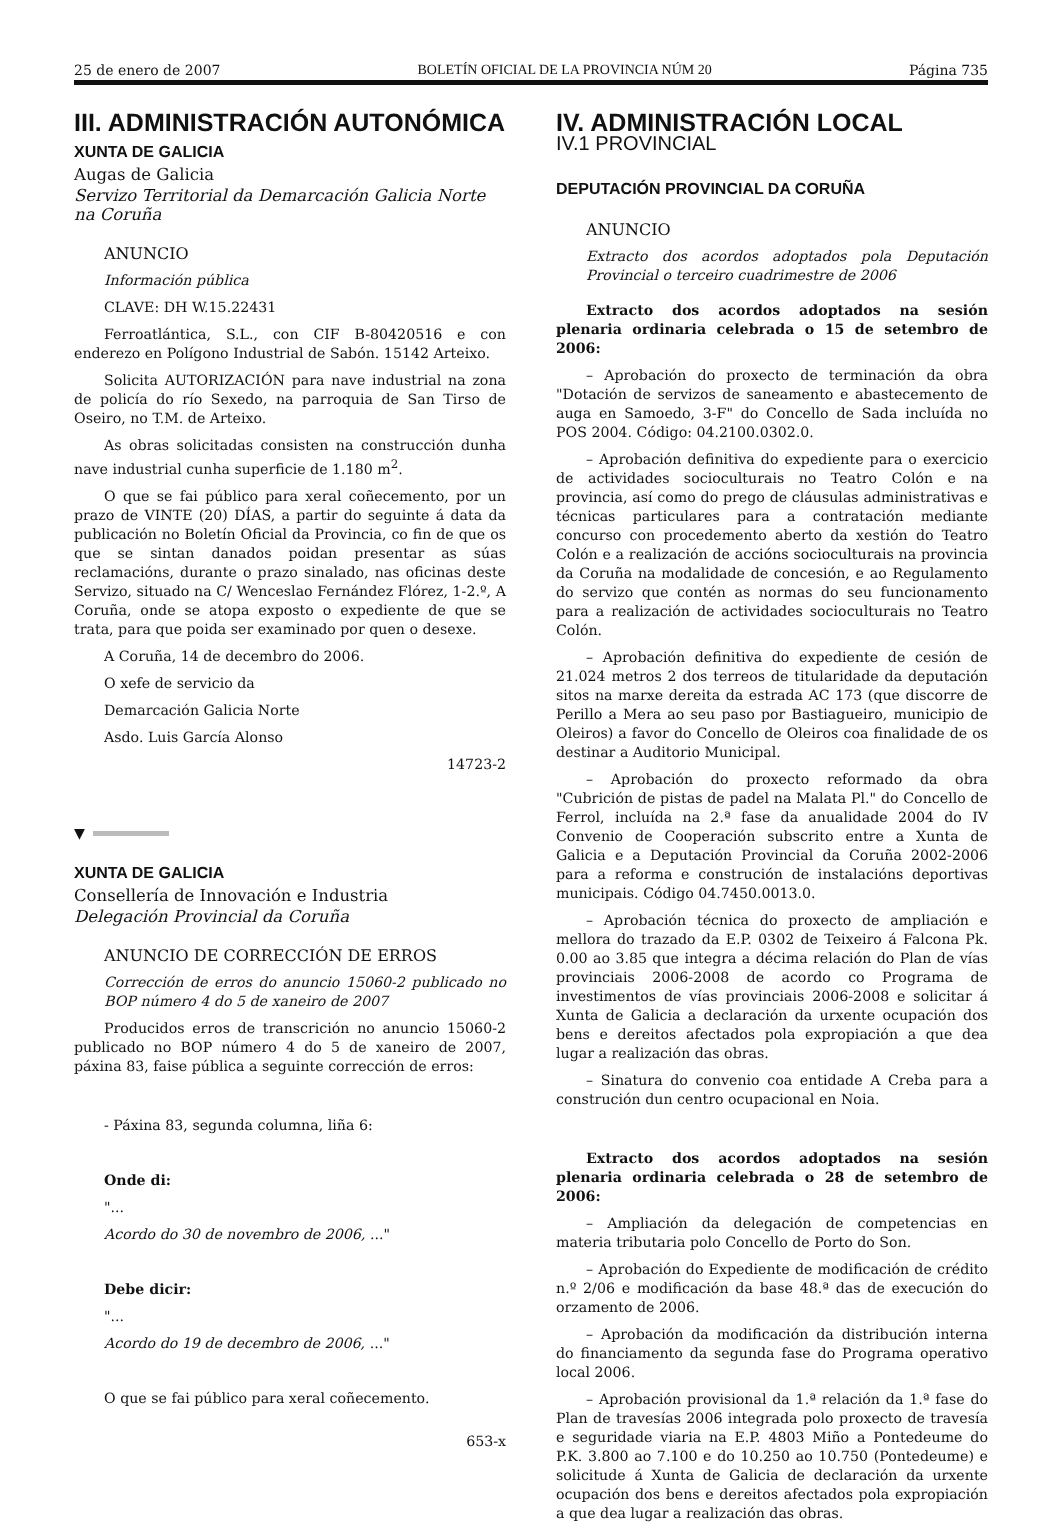25 de enero de 2007 BOLETÍN OFICIAL DE LA PROVINCIA NÚM 20 Página 735
III. ADMINISTRACIÓN AUTONÓMICA
XUNTA DE GALICIA
Augas de Galicia
Servizo Territorial da Demarcación Galicia Norte na Coruña
ANUNCIO
Información pública
CLAVE: DH W.15.22431
Ferroatlántica, S.L., con CIF B-80420516 e con enderezo en Polígono Industrial de Sabón. 15142 Arteixo.
Solicita AUTORIZACIÓN para nave industrial na zona de policía do río Sexedo, na parroquia de San Tirso de Oseiro, no T.M. de Arteixo.
As obras solicitadas consisten na construcción dunha nave industrial cunha superficie de 1.180 m<sup>2</sup>.
O que se fai público para xeral coñecemento, por un prazo de VINTE (20) DÍAS, a partir do seguinte á data da publicación no Boletín Oficial da Provincia, co fin de que os que se sintan danados poidan presentar as súas reclamacións, durante o prazo sinalado, nas oficinas deste Servizo, situado na C/ Wenceslao Fernández Flórez, 1-2.º, A Coruña, onde se atopa exposto o expediente de que se trata, para que poida ser examinado por quen o desexe.
A Coruña, 14 de decembro do 2006.
O xefe de servicio da
Demarcación Galicia Norte
Asdo. Luis García Alonso
14723-2
▼
XUNTA DE GALICIA
Consellería de Innovación e Industria
Delegación Provincial da Coruña
ANUNCIO DE CORRECCIÓN DE ERROS
Corrección de erros do anuncio 15060-2 publicado no BOP número 4 do 5 de xaneiro de 2007
Producidos erros de transcrición no anuncio 15060-2 publicado no BOP número 4 do 5 de xaneiro de 2007, páxina 83, faise pública a seguinte corrección de erros:
- Páxina 83, segunda columna, liña 6:
Onde di:
"...
Acordo do 30 de novembro de 2006, ..."
Debe dicir:
"...
Acordo do 19 de decembro de 2006, ..."
O que se fai público para xeral coñecemento.
653-x
IV. ADMINISTRACIÓN LOCAL
IV.1 PROVINCIAL
DEPUTACIÓN PROVINCIAL DA CORUÑA
ANUNCIO
Extracto dos acordos adoptados pola Deputación Provincial o terceiro cuadrimestre de 2006
Extracto dos acordos adoptados na sesión plenaria ordinaria celebrada o 15 de setembro de 2006:
– Aprobación do proxecto de terminación da obra "Dotación de servizos de saneamento e abastecemento de auga en Samoedo, 3-F" do Concello de Sada incluída no POS 2004. Código: 04.2100.0302.0.
– Aprobación definitiva do expediente para o exercicio de actividades socioculturais no Teatro Colón e na provincia, así como do prego de cláusulas administrativas e técnicas particulares para a contratación mediante concurso con procedemento aberto da xestión do Teatro Colón e a realización de accións socioculturais na provincia da Coruña na modalidade de concesión, e ao Regulamento do servizo que contén as normas do seu funcionamento para a realización de actividades socioculturais no Teatro Colón.
– Aprobación definitiva do expediente de cesión de 21.024 metros 2 dos terreos de titularidade da deputación sitos na marxe dereita da estrada AC 173 (que discorre de Perillo a Mera ao seu paso por Bastiagueiro, municipio de Oleiros) a favor do Concello de Oleiros coa finalidade de os destinar a Auditorio Municipal.
– Aprobación do proxecto reformado da obra "Cubrición de pistas de padel na Malata Pl." do Concello de Ferrol, incluída na 2.ª fase da anualidade 2004 do IV Convenio de Cooperación subscrito entre a Xunta de Galicia e a Deputación Provincial da Coruña 2002-2006 para a reforma e construción de instalacións deportivas municipais. Código 04.7450.0013.0.
– Aprobación técnica do proxecto de ampliación e mellora do trazado da E.P. 0302 de Teixeiro á Falcona Pk. 0.00 ao 3.85 que integra a décima relación do Plan de vías provinciais 2006-2008 de acordo co Programa de investimentos de vías provinciais 2006-2008 e solicitar á Xunta de Galicia a declaración da urxente ocupación dos bens e dereitos afectados pola expropiación a que dea lugar a realización das obras.
– Sinatura do convenio coa entidade A Creba para a construción dun centro ocupacional en Noia.
Extracto dos acordos adoptados na sesión plenaria ordinaria celebrada o 28 de setembro de 2006:
– Ampliación da delegación de competencias en materia tributaria polo Concello de Porto do Son.
– Aprobación do Expediente de modificación de crédito n.º 2/06 e modificación da base 48.ª das de execución do orzamento de 2006.
– Aprobación da modificación da distribución interna do financiamento da segunda fase do Programa operativo local 2006.
– Aprobación provisional da 1.ª relación da 1.ª fase do Plan de travesías 2006 integrada polo proxecto de travesía e seguridade viaria na E.P. 4803 Miño a Pontedeume do P.K. 3.800 ao 7.100 e do 10.250 ao 10.750 (Pontedeume) e solicitude á Xunta de Galicia de declaración da urxente ocupación dos bens e dereitos afectados pola expropiación a que dea lugar a realización das obras.